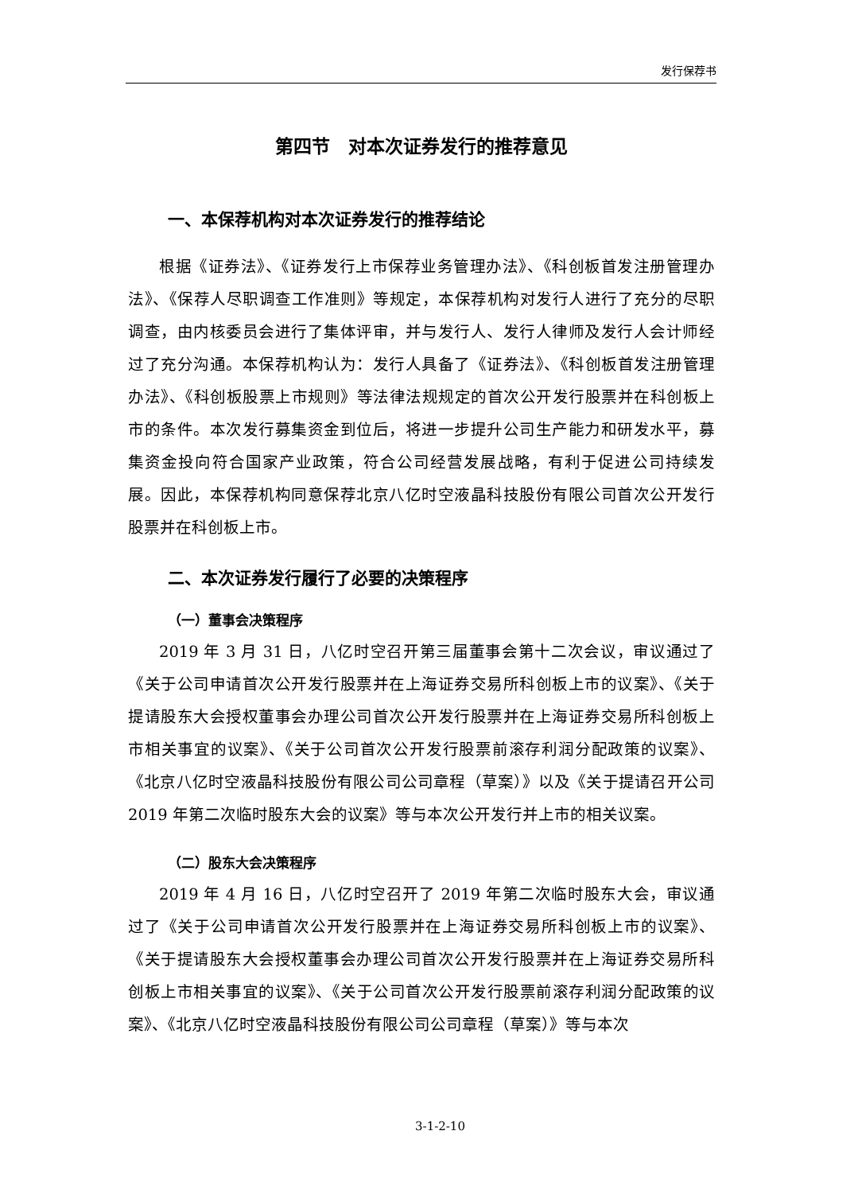发行保荐书
第四节　对本次证券发行的推荐意见
一、本保荐机构对本次证券发行的推荐结论
根据《证券法》、《证券发行上市保荐业务管理办法》、《科创板首发注册管理办法》、《保荐人尽职调查工作准则》等规定，本保荐机构对发行人进行了充分的尽职调查，由内核委员会进行了集体评审，并与发行人、发行人律师及发行人会计师经过了充分沟通。本保荐机构认为：发行人具备了《证券法》、《科创板首发注册管理办法》、《科创板股票上市规则》等法律法规规定的首次公开发行股票并在科创板上市的条件。本次发行募集资金到位后，将进一步提升公司生产能力和研发水平，募集资金投向符合国家产业政策，符合公司经营发展战略，有利于促进公司持续发展。因此，本保荐机构同意保荐北京八亿时空液晶科技股份有限公司首次公开发行股票并在科创板上市。
二、本次证券发行履行了必要的决策程序
（一）董事会决策程序
2019 年 3 月 31 日，八亿时空召开第三届董事会第十二次会议，审议通过了《关于公司申请首次公开发行股票并在上海证券交易所科创板上市的议案》、《关于提请股东大会授权董事会办理公司首次公开发行股票并在上海证券交易所科创板上市相关事宜的议案》、《关于公司首次公开发行股票前滚存利润分配政策的议案》、《北京八亿时空液晶科技股份有限公司公司章程（草案）》以及《关于提请召开公司 2019 年第二次临时股东大会的议案》等与本次公开发行并上市的相关议案。
（二）股东大会决策程序
2019 年 4 月 16 日，八亿时空召开了 2019 年第二次临时股东大会，审议通过了《关于公司申请首次公开发行股票并在上海证券交易所科创板上市的议案》、《关于提请股东大会授权董事会办理公司首次公开发行股票并在上海证券交易所科创板上市相关事宜的议案》、《关于公司首次公开发行股票前滚存利润分配政策的议案》、《北京八亿时空液晶科技股份有限公司公司章程（草案）》等与本次
3-1-2-10